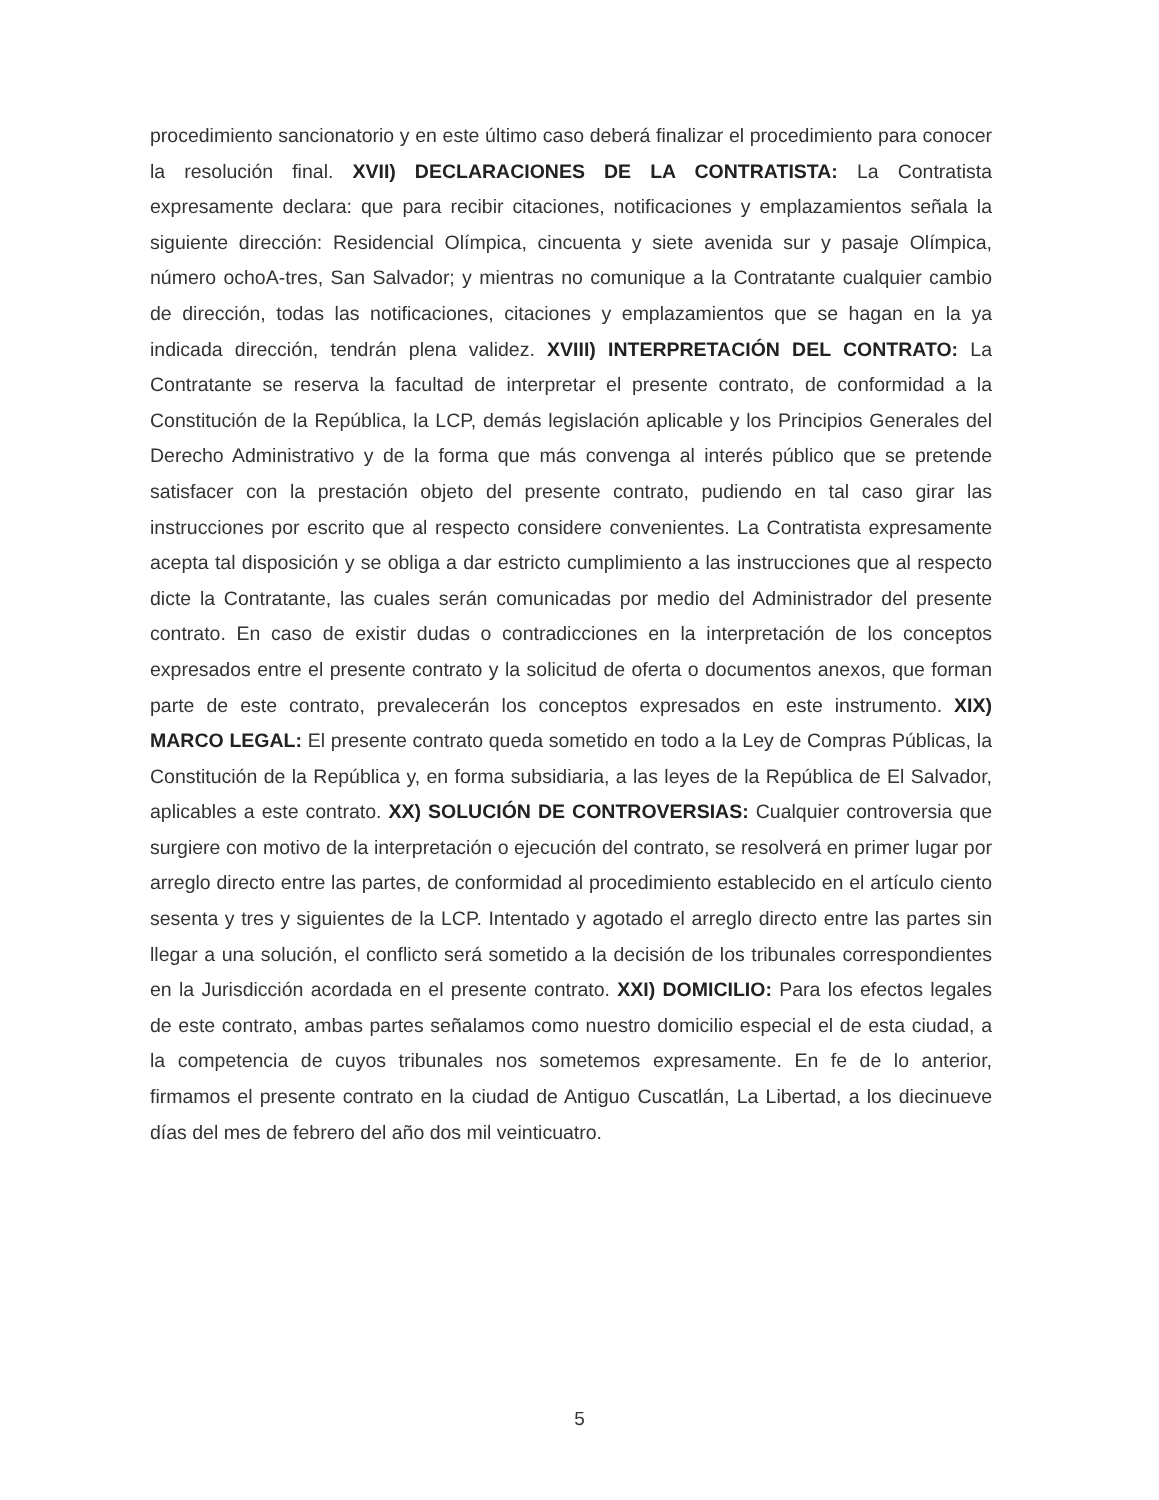procedimiento sancionatorio y en este último caso deberá finalizar el procedimiento para conocer la resolución final. XVII) DECLARACIONES DE LA CONTRATISTA: La Contratista expresamente declara: que para recibir citaciones, notificaciones y emplazamientos señala la siguiente dirección: Residencial Olímpica, cincuenta y siete avenida sur y pasaje Olímpica, número ochoA-tres, San Salvador; y mientras no comunique a la Contratante cualquier cambio de dirección, todas las notificaciones, citaciones y emplazamientos que se hagan en la ya indicada dirección, tendrán plena validez. XVIII) INTERPRETACIÓN DEL CONTRATO: La Contratante se reserva la facultad de interpretar el presente contrato, de conformidad a la Constitución de la República, la LCP, demás legislación aplicable y los Principios Generales del Derecho Administrativo y de la forma que más convenga al interés público que se pretende satisfacer con la prestación objeto del presente contrato, pudiendo en tal caso girar las instrucciones por escrito que al respecto considere convenientes. La Contratista expresamente acepta tal disposición y se obliga a dar estricto cumplimiento a las instrucciones que al respecto dicte la Contratante, las cuales serán comunicadas por medio del Administrador del presente contrato. En caso de existir dudas o contradicciones en la interpretación de los conceptos expresados entre el presente contrato y la solicitud de oferta o documentos anexos, que forman parte de este contrato, prevalecerán los conceptos expresados en este instrumento. XIX) MARCO LEGAL: El presente contrato queda sometido en todo a la Ley de Compras Públicas, la Constitución de la República y, en forma subsidiaria, a las leyes de la República de El Salvador, aplicables a este contrato. XX) SOLUCIÓN DE CONTROVERSIAS: Cualquier controversia que surgiere con motivo de la interpretación o ejecución del contrato, se resolverá en primer lugar por arreglo directo entre las partes, de conformidad al procedimiento establecido en el artículo ciento sesenta y tres y siguientes de la LCP. Intentado y agotado el arreglo directo entre las partes sin llegar a una solución, el conflicto será sometido a la decisión de los tribunales correspondientes en la Jurisdicción acordada en el presente contrato. XXI) DOMICILIO: Para los efectos legales de este contrato, ambas partes señalamos como nuestro domicilio especial el de esta ciudad, a la competencia de cuyos tribunales nos sometemos expresamente. En fe de lo anterior, firmamos el presente contrato en la ciudad de Antiguo Cuscatlán, La Libertad, a los diecinueve días del mes de febrero del año dos mil veinticuatro.
5